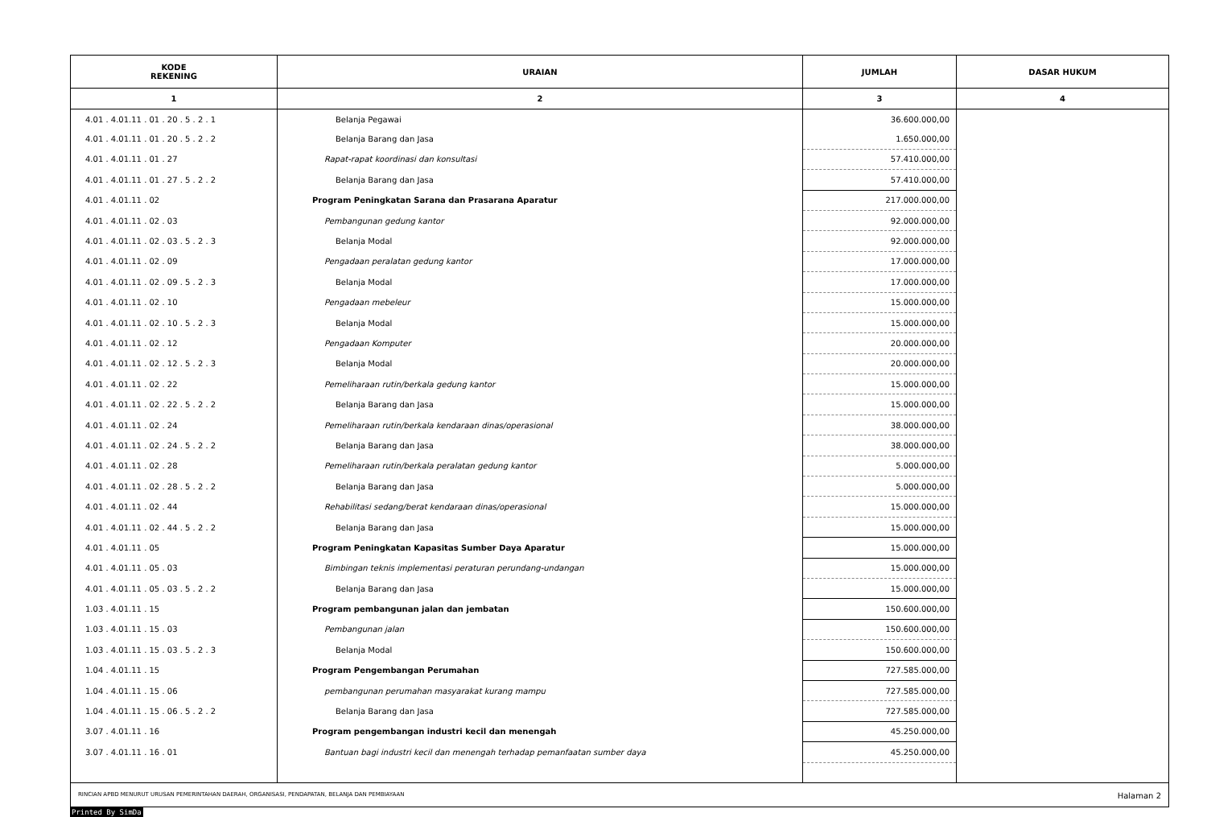| KODE REKENING | URAIAN | JUMLAH | DASAR HUKUM |
| --- | --- | --- | --- |
| 1 | 2 | 3 | 4 |
| 4.01 . 4.01.11 . 01 . 20 . 5 . 2 . 1 | Belanja Pegawai | 36.600.000,00 | |
| 4.01 . 4.01.11 . 01 . 20 . 5 . 2 . 2 | Belanja Barang dan Jasa | 1.650.000,00 | |
| 4.01 . 4.01.11 . 01 . 27 | Rapat-rapat koordinasi dan konsultasi | 57.410.000,00 | |
| 4.01 . 4.01.11 . 01 . 27 . 5 . 2 . 2 | Belanja Barang dan Jasa | 57.410.000,00 | |
| 4.01 . 4.01.11 . 02 | Program Peningkatan Sarana dan Prasarana Aparatur | 217.000.000,00 | |
| 4.01 . 4.01.11 . 02 . 03 | Pembangunan gedung kantor | 92.000.000,00 | |
| 4.01 . 4.01.11 . 02 . 03 . 5 . 2 . 3 | Belanja Modal | 92.000.000,00 | |
| 4.01 . 4.01.11 . 02 . 09 | Pengadaan peralatan gedung kantor | 17.000.000,00 | |
| 4.01 . 4.01.11 . 02 . 09 . 5 . 2 . 3 | Belanja Modal | 17.000.000,00 | |
| 4.01 . 4.01.11 . 02 . 10 | Pengadaan mebeleur | 15.000.000,00 | |
| 4.01 . 4.01.11 . 02 . 10 . 5 . 2 . 3 | Belanja Modal | 15.000.000,00 | |
| 4.01 . 4.01.11 . 02 . 12 | Pengadaan Komputer | 20.000.000,00 | |
| 4.01 . 4.01.11 . 02 . 12 . 5 . 2 . 3 | Belanja Modal | 20.000.000,00 | |
| 4.01 . 4.01.11 . 02 . 22 | Pemeliharaan rutin/berkala gedung kantor | 15.000.000,00 | |
| 4.01 . 4.01.11 . 02 . 22 . 5 . 2 . 2 | Belanja Barang dan Jasa | 15.000.000,00 | |
| 4.01 . 4.01.11 . 02 . 24 | Pemeliharaan rutin/berkala kendaraan dinas/operasional | 38.000.000,00 | |
| 4.01 . 4.01.11 . 02 . 24 . 5 . 2 . 2 | Belanja Barang dan Jasa | 38.000.000,00 | |
| 4.01 . 4.01.11 . 02 . 28 | Pemeliharaan rutin/berkala peralatan gedung kantor | 5.000.000,00 | |
| 4.01 . 4.01.11 . 02 . 28 . 5 . 2 . 2 | Belanja Barang dan Jasa | 5.000.000,00 | |
| 4.01 . 4.01.11 . 02 . 44 | Rehabilitasi sedang/berat kendaraan dinas/operasional | 15.000.000,00 | |
| 4.01 . 4.01.11 . 02 . 44 . 5 . 2 . 2 | Belanja Barang dan Jasa | 15.000.000,00 | |
| 4.01 . 4.01.11 . 05 | Program Peningkatan Kapasitas Sumber Daya Aparatur | 15.000.000,00 | |
| 4.01 . 4.01.11 . 05 . 03 | Bimbingan teknis implementasi peraturan perundang-undangan | 15.000.000,00 | |
| 4.01 . 4.01.11 . 05 . 03 . 5 . 2 . 2 | Belanja Barang dan Jasa | 15.000.000,00 | |
| 1.03 . 4.01.11 . 15 | Program pembangunan jalan dan jembatan | 150.600.000,00 | |
| 1.03 . 4.01.11 . 15 . 03 | Pembangunan jalan | 150.600.000,00 | |
| 1.03 . 4.01.11 . 15 . 03 . 5 . 2 . 3 | Belanja Modal | 150.600.000,00 | |
| 1.04 . 4.01.11 . 15 | Program Pengembangan Perumahan | 727.585.000,00 | |
| 1.04 . 4.01.11 . 15 . 06 | pembangunan perumahan masyarakat kurang mampu | 727.585.000,00 | |
| 1.04 . 4.01.11 . 15 . 06 . 5 . 2 . 2 | Belanja Barang dan Jasa | 727.585.000,00 | |
| 3.07 . 4.01.11 . 16 | Program pengembangan industri kecil dan menengah | 45.250.000,00 | |
| 3.07 . 4.01.11 . 16 . 01 | Bantuan bagi industri kecil dan menengah terhadap pemanfaatan sumber daya | 45.250.000,00 | |
RINCIAN APBD MENURUT URUSAN PEMERINTAHAN DAERAH, ORGANISASI, PENDAPATAN, BELANJA DAN PEMBIAYAAN Halaman 2
Printed By SimDa